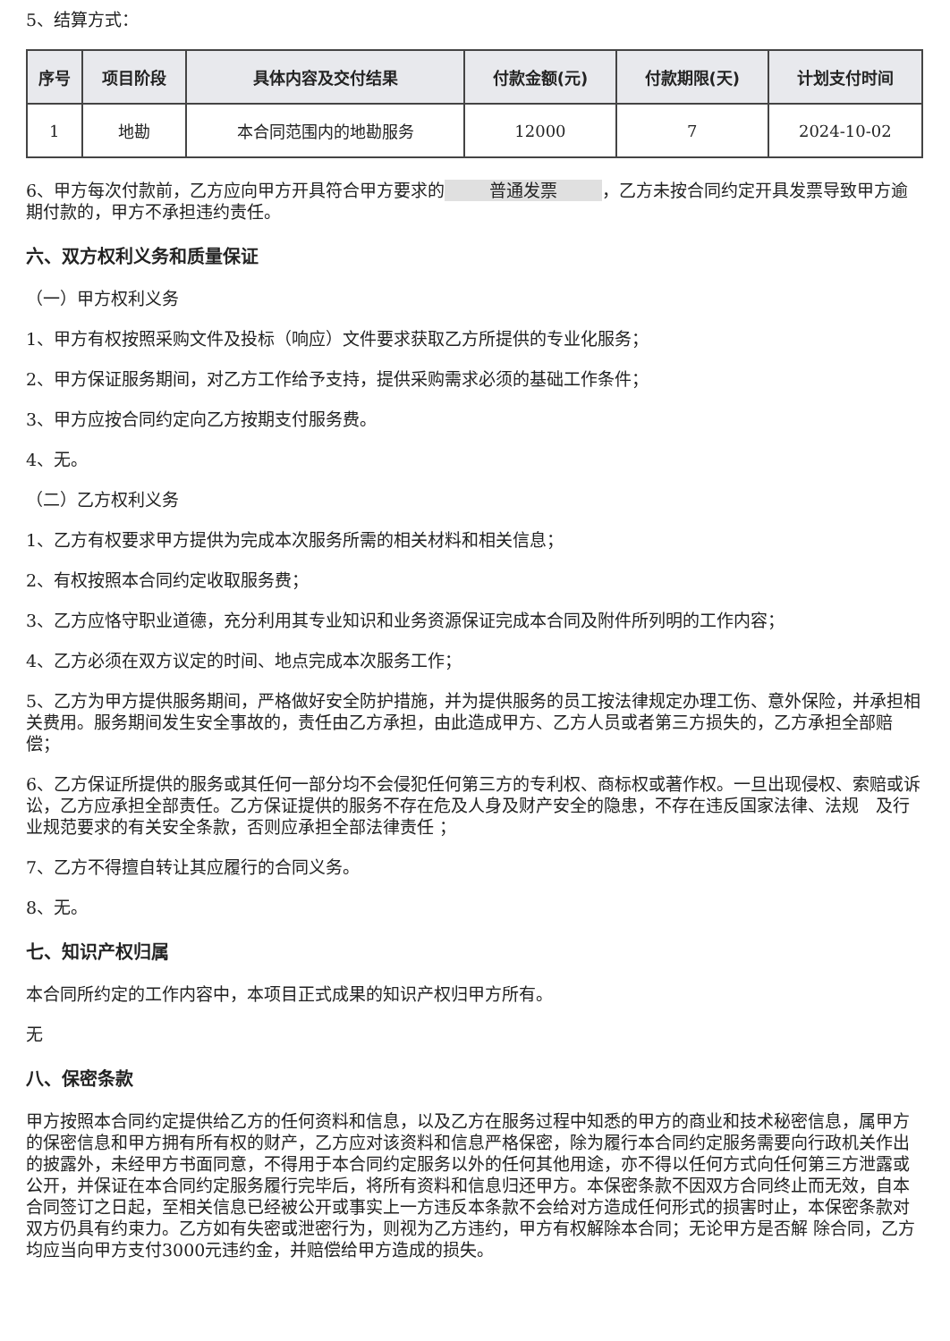5、结算方式：
| 序号 | 项目阶段 | 具体内容及交付结果 | 付款金额(元) | 付款期限(天) | 计划支付时间 |
| --- | --- | --- | --- | --- | --- |
| 1 | 地勘 | 本合同范围内的地勘服务 | 12000 | 7 | 2024-10-02 |
6、甲方每次付款前，乙方应向甲方开具符合甲方要求的 普通发票 ，乙方未按合同约定开具发票导致甲方逾期付款的，甲方不承担违约责任。
六、双方权利义务和质量保证
（一）甲方权利义务
1、甲方有权按照采购文件及投标（响应）文件要求获取乙方所提供的专业化服务；
2、甲方保证服务期间，对乙方工作给予支持，提供采购需求必须的基础工作条件；
3、甲方应按合同约定向乙方按期支付服务费。
4、无。
（二）乙方权利义务
1、乙方有权要求甲方提供为完成本次服务所需的相关材料和相关信息；
2、有权按照本合同约定收取服务费；
3、乙方应恪守职业道德，充分利用其专业知识和业务资源保证完成本合同及附件所列明的工作内容；
4、乙方必须在双方议定的时间、地点完成本次服务工作；
5、乙方为甲方提供服务期间，严格做好安全防护措施，并为提供服务的员工按法律规定办理工伤、意外保险，并承担相关费用。服务期间发生安全事故的，责任由乙方承担，由此造成甲方、乙方人员或者第三方损失的，乙方承担全部赔偿；
6、乙方保证所提供的服务或其任何一部分均不会侵犯任何第三方的专利权、商标权或著作权。一旦出现侵权、索赔或诉讼，乙方应承担全部责任。乙方保证提供的服务不存在危及人身及财产安全的隐患，不存在违反国家法律、法规　及行业规范要求的有关安全条款，否则应承担全部法律责任 ；
7、乙方不得擅自转让其应履行的合同义务。
8、无。
七、知识产权归属
本合同所约定的工作内容中，本项目正式成果的知识产权归甲方所有。
无
八、保密条款
甲方按照本合同约定提供给乙方的任何资料和信息，以及乙方在服务过程中知悉的甲方的商业和技术秘密信息，属甲方的保密信息和甲方拥有所有权的财产，乙方应对该资料和信息严格保密，除为履行本合同约定服务需要向行政机关作出的披露外，未经甲方书面同意，不得用于本合同约定服务以外的任何其他用途，亦不得以任何方式向任何第三方泄露或公开，并保证在本合同约定服务履行完毕后，将所有资料和信息归还甲方。本保密条款不因双方合同终止而无效，自本合同签订之日起，至相关信息已经被公开或事实上一方违反本条款不会给对方造成任何形式的损害时止，本保密条款对双方仍具有约束力。乙方如有失密或泄密行为，则视为乙方违约，甲方有权解除本合同；无论甲方是否解 除合同，乙方均应当向甲方支付3000元违约金，并赔偿给甲方造成的损失。